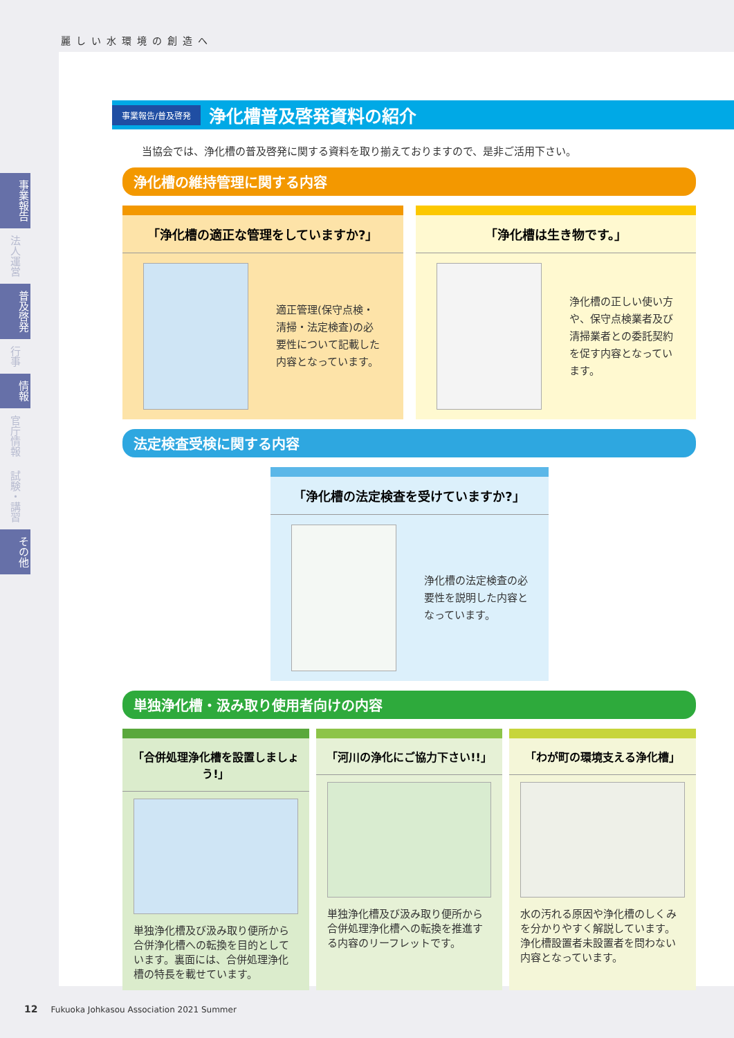麗しい水環境の創造へ
事業報告
法人運営
普及啓発
行事
情報
官庁情報
試験・講習
その他
事業報告/普及啓発 浄化槽普及啓発資料の紹介
当協会では、浄化槽の普及啓発に関する資料を取り揃えておりますので、是非ご活用下さい。
浄化槽の維持管理に関する内容
「浄化槽の適正な管理をしていますか?」
適正管理(保守点検・清掃・法定検査)の必要性について記載した内容となっています。
「浄化槽は生き物です。」
浄化槽の正しい使い方や、保守点検業者及び清掃業者との委託契約を促す内容となっています。
法定検査受検に関する内容
「浄化槽の法定検査を受けていますか?」
浄化槽の法定検査の必要性を説明した内容となっています。
単独浄化槽・汲み取り使用者向けの内容
「合併処理浄化槽を設置しましょう!」
単独浄化槽及び汲み取り便所から合併浄化槽への転換を目的としています。裏面には、合併処理浄化槽の特長を載せています。
「河川の浄化にご協力下さい!!」
単独浄化槽及び汲み取り便所から合併処理浄化槽への転換を推進する内容のリーフレットです。
「わが町の環境支える浄化槽」
水の汚れる原因や浄化槽のしくみを分かりやすく解説しています。浄化槽設置者未設置者を問わない内容となっています。
12 Fukuoka Johkasou Association 2021 Summer